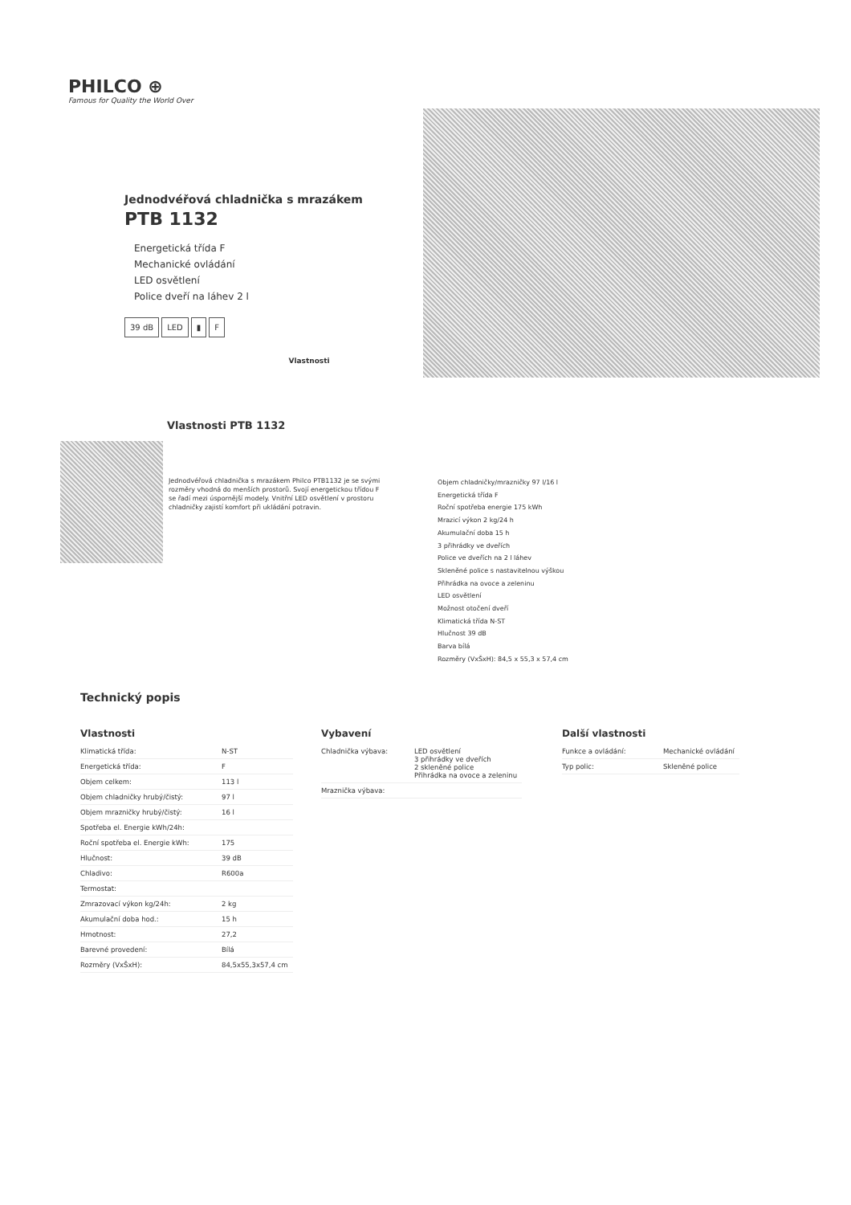PHILCO ⊕
Famous for Quality the World Over
Jednodvéřová chladnička s mrazákem
PTB 1132
Energetická třída F
Mechanické ovládání
LED osvětlení
Police dveří na láhev 2 l
39 dB LED ▮ F
Vlastnosti
Vlastnosti PTB 1132
Jednodvéřová chladnička s mrazákem Philco PTB1132 je se svými rozměry vhodná do menších prostorů. Svojí energetickou třídou F se řadí mezi úspornější modely. Vnitřní LED osvětlení v prostoru chladničky zajistí komfort při ukládání potravin.
Objem chladničky/mrazničky 97 l/16 l
Energetická třída F
Roční spotřeba energie 175 kWh
Mrazicí výkon 2 kg/24 h
Akumulační doba 15 h
3 přihrádky ve dveřích
Police ve dveřích na 2 l láhev
Skleněné police s nastavitelnou výškou
Přihrádka na ovoce a zeleninu
LED osvětlení
Možnost otočení dveří
Klimatická třída N-ST
Hlučnost 39 dB
Barva bílá
Rozměry (VxŠxH): 84,5 x 55,3 x 57,4 cm
Technický popis
Vlastnosti
| Klimatická třída: | N-ST |
| Energetická třída: | F |
| Objem celkem: | 113 l |
| Objem chladničky hrubý/čistý: | 97 l |
| Objem mrazničky hrubý/čistý: | 16 l |
| Spotřeba el. Energie kWh/24h: | |
| Roční spotřeba el. Energie kWh: | 175 |
| Hlučnost: | 39 dB |
| Chladivo: | R600a |
| Termostat: | |
| Zmrazovací výkon kg/24h: | 2 kg |
| Akumulační doba hod.: | 15 h |
| Hmotnost: | 27,2 |
| Barevné provedení: | Bílá |
| Rozměry (VxŠxH): | 84,5x55,3x57,4 cm |
Vybavení
| Chladnička výbava: | LED osvětlení 3 přihrádky ve dveřích 2 skleněné police Přihrádka na ovoce a zeleninu |
| Mraznička výbava: | |
Další vlastnosti
| Funkce a ovládání: | Mechanické ovládání |
| Typ polic: | Skleněné police |